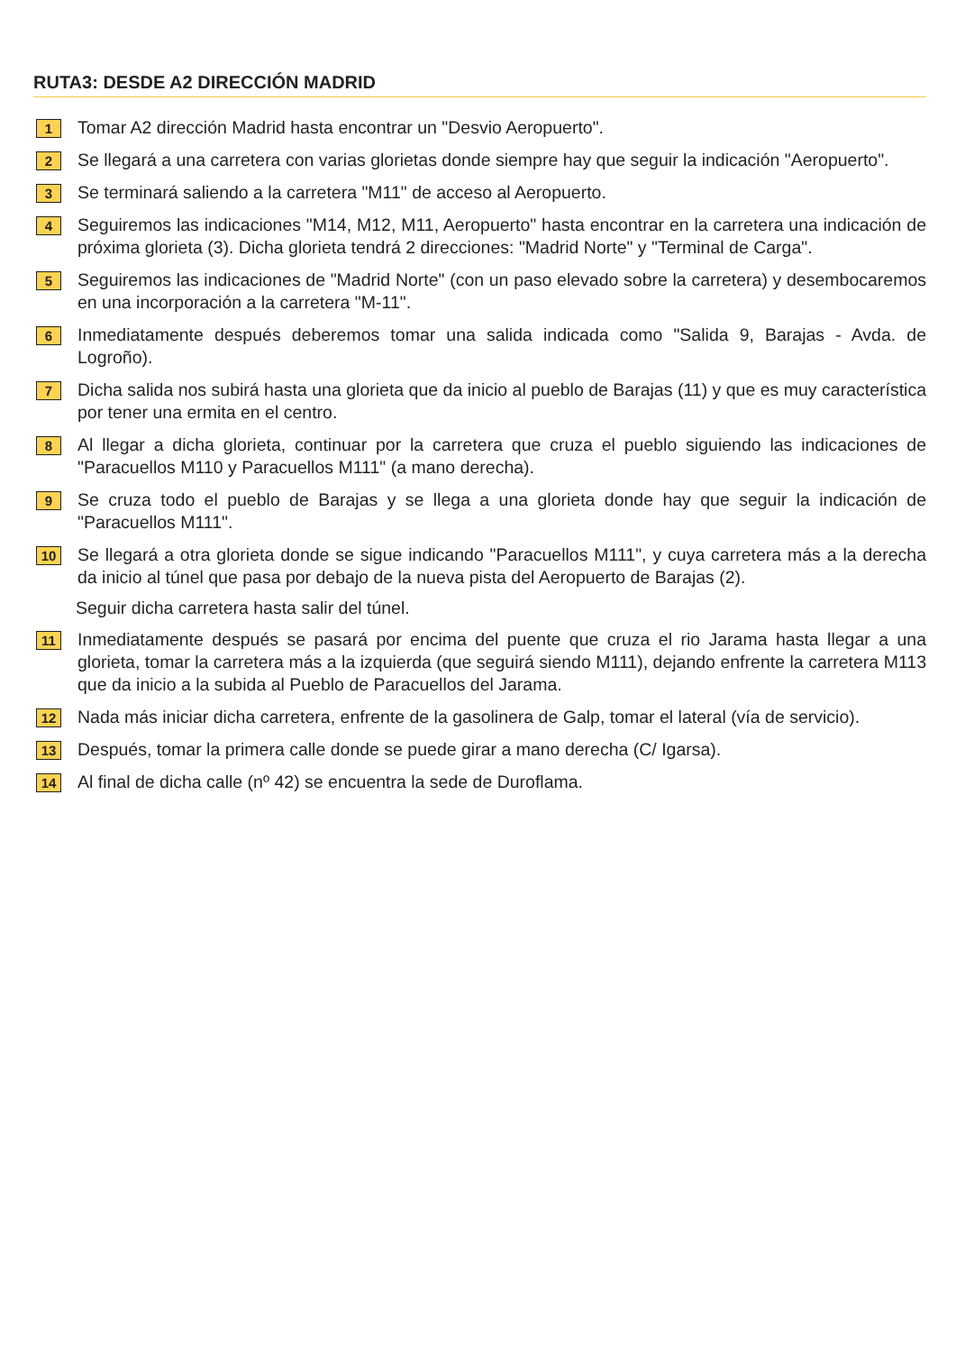RUTA3: DESDE A2 DIRECCIÓN MADRID
1
Tomar A2 dirección Madrid hasta encontrar un "Desvio Aeropuerto".
2
Se llegará a una carretera con varias glorietas donde siempre hay que seguir la indicación "Aeropuerto".
3
Se terminará saliendo a la carretera "M11" de acceso al Aeropuerto.
4
Seguiremos las indicaciones "M14, M12, M11, Aeropuerto" hasta encontrar en la carretera una indicación de próxima glorieta (3). Dicha glorieta tendrá 2 direcciones: "Madrid Norte" y "Terminal de Carga".
5
Seguiremos las indicaciones de "Madrid Norte" (con un paso elevado sobre la carretera) y desembocaremos en una incorporación a la carretera "M-11".
6
Inmediatamente después deberemos tomar una salida indicada como "Salida 9, Barajas - Avda. de Logroño).
7
Dicha salida nos subirá hasta una glorieta que da inicio al pueblo de Barajas (11) y que es muy característica por tener una ermita en el centro.
8
Al llegar a dicha glorieta, continuar por la carretera que cruza el pueblo siguiendo las indicaciones de "Paracuellos M110 y Paracuellos M111" (a mano derecha).
9
Se cruza todo el pueblo de Barajas y se llega a una glorieta donde hay que seguir la indicación de "Paracuellos M111".
10
Se llegará a otra glorieta donde se sigue indicando "Paracuellos M111", y cuya carretera más a la derecha da inicio al túnel que pasa por debajo de la nueva pista del Aeropuerto de Barajas (2).
Seguir dicha carretera hasta salir del túnel.
11
Inmediatamente después se pasará por encima del puente que cruza el rio Jarama hasta llegar a una glorieta, tomar la carretera más a la izquierda (que seguirá siendo M111), dejando enfrente la carretera M113 que da inicio a la subida al Pueblo de Paracuellos del Jarama.
12
Nada más iniciar dicha carretera, enfrente de la gasolinera de Galp, tomar el lateral (vía de servicio).
13
Después, tomar la primera calle donde se puede girar a mano derecha (C/ Igarsa).
14
Al final de dicha calle (nº 42) se encuentra la sede de Duroflama.